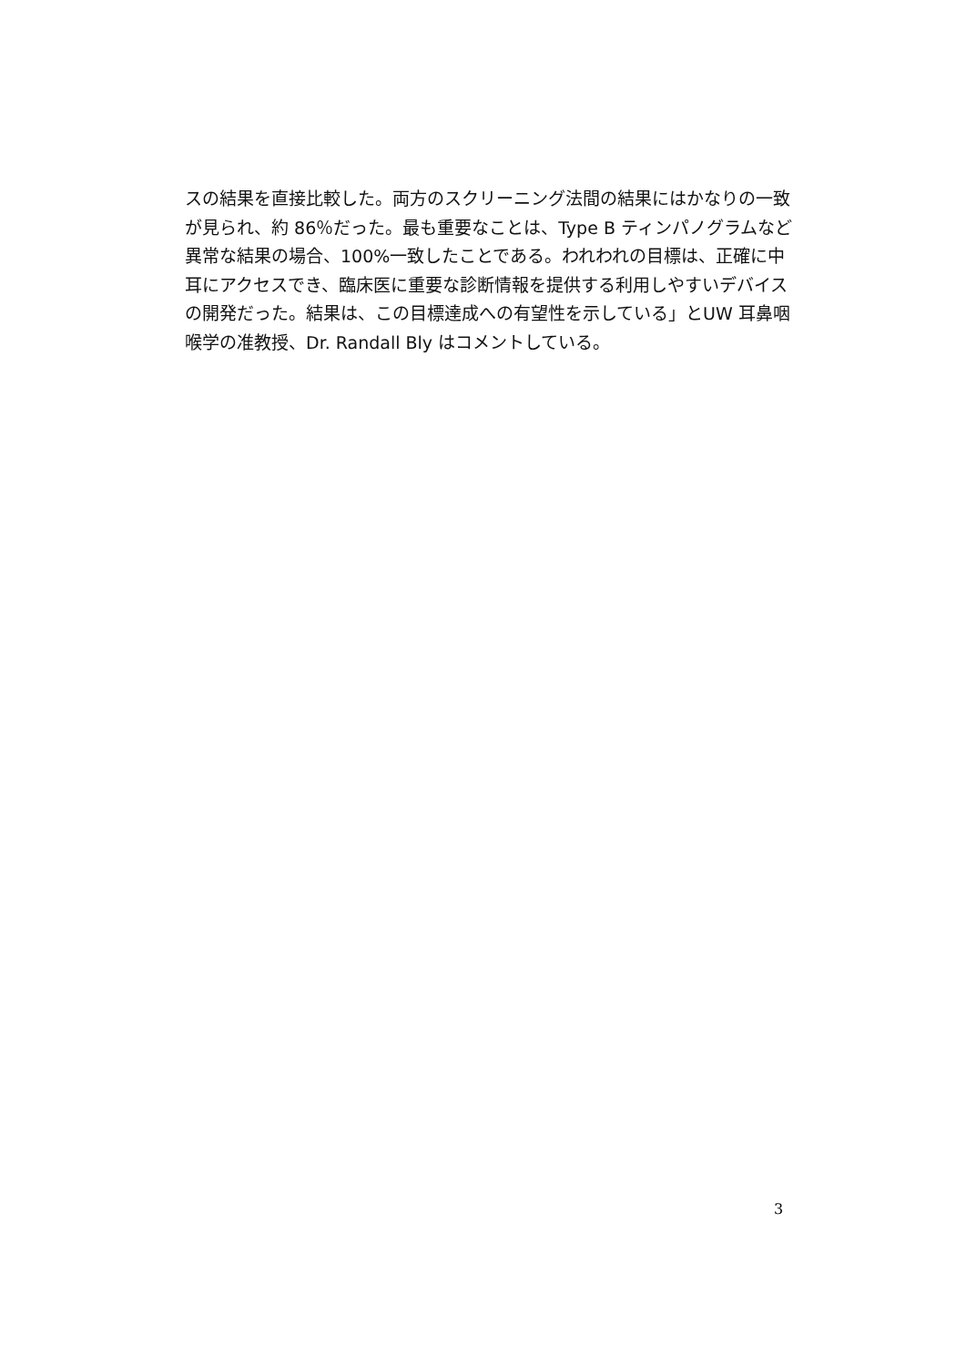スの結果を直接比較した。両方のスクリーニング法間の結果にはかなりの一致が見られ、約 86％だった。最も重要なことは、Type B ティンパノグラムなど異常な結果の場合、100%一致したことである。われわれの目標は、正確に中耳にアクセスでき、臨床医に重要な診断情報を提供する利用しやすいデバイスの開発だった。結果は、この目標達成への有望性を示している」とUW 耳鼻咽喉学の准教授、Dr. Randall Bly はコメントしている。
3